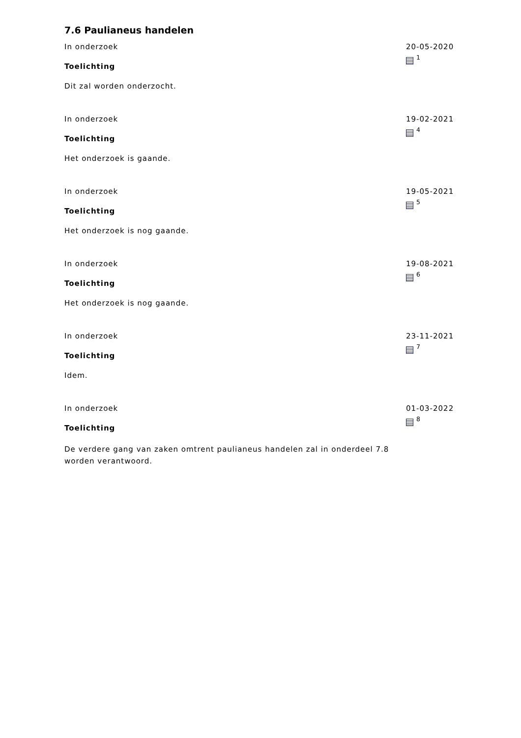7.6 Paulianeus handelen
In onderzoek
Toelichting
Dit zal worden onderzocht.
20-05-2020
<sup>1</sup>
In onderzoek
Toelichting
Het onderzoek is gaande.
19-02-2021
<sup>4</sup>
In onderzoek
Toelichting
Het onderzoek is nog gaande.
19-05-2021
<sup>5</sup>
In onderzoek
Toelichting
Het onderzoek is nog gaande.
19-08-2021
<sup>6</sup>
In onderzoek
Toelichting
Idem.
23-11-2021
<sup>7</sup>
In onderzoek
Toelichting
De verdere gang van zaken omtrent paulianeus handelen zal in onderdeel 7.8 worden verantwoord.
01-03-2022
<sup>8</sup>